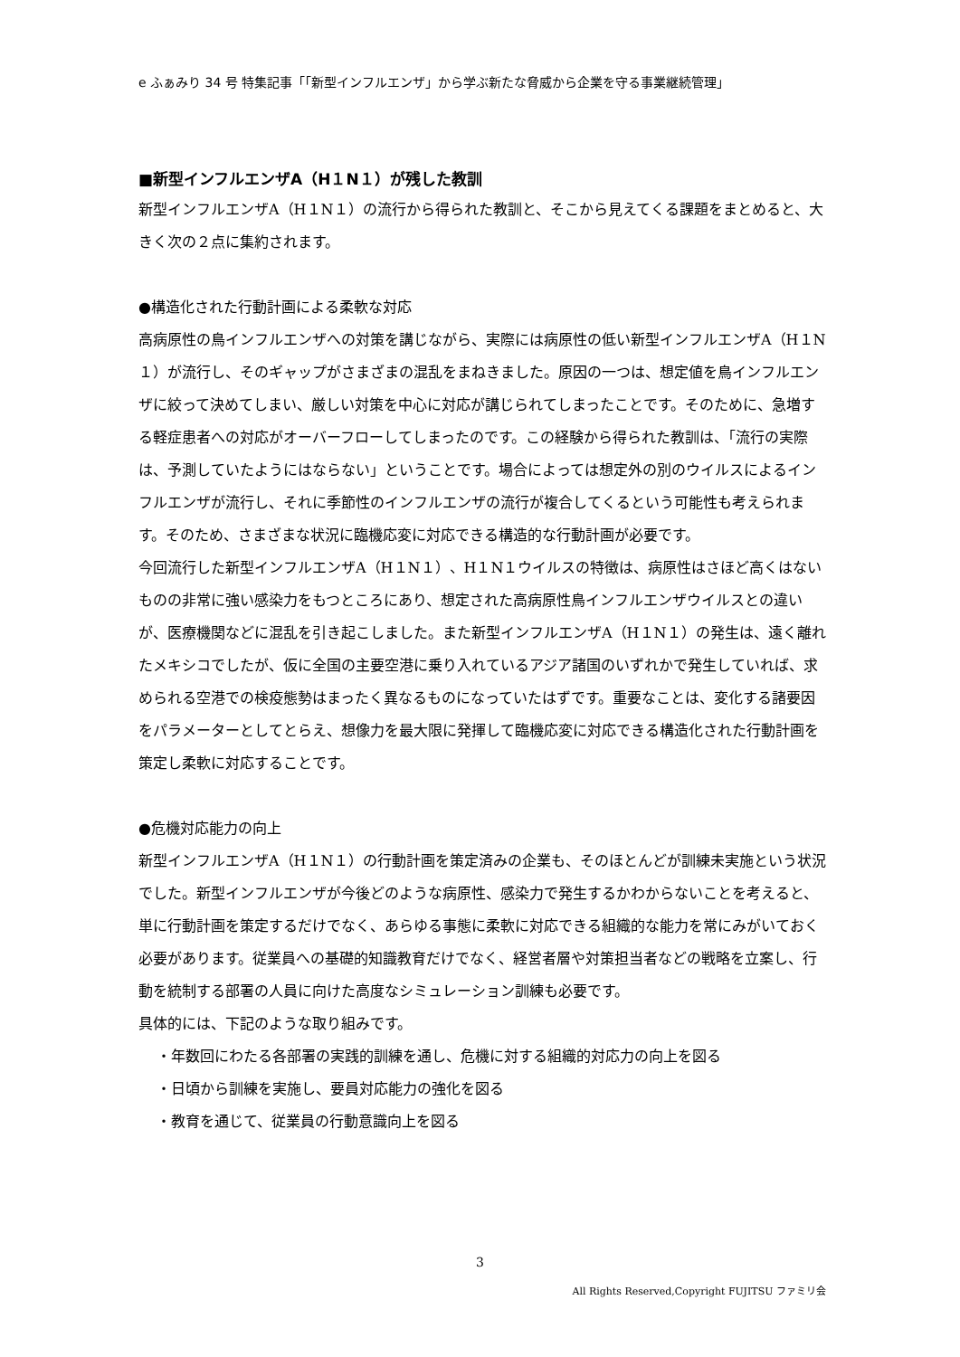e ふぁみり 34 号 特集記事「「新型インフルエンザ」から学ぶ新たな脅威から企業を守る事業継続管理」
■新型インフルエンザA（H１N１）が残した教訓
新型インフルエンザA（H１N１）の流行から得られた教訓と、そこから見えてくる課題をまとめると、大きく次の２点に集約されます。
●構造化された行動計画による柔軟な対応
高病原性の鳥インフルエンザへの対策を講じながら、実際には病原性の低い新型インフルエンザA（H１N１）が流行し、そのギャップがさまざまの混乱をまねきました。原因の一つは、想定値を鳥インフルエンザに絞って決めてしまい、厳しい対策を中心に対応が講じられてしまったことです。そのために、急増する軽症患者への対応がオーバーフローしてしまったのです。この経験から得られた教訓は、「流行の実際は、予測していたようにはならない」ということです。場合によっては想定外の別のウイルスによるインフルエンザが流行し、それに季節性のインフルエンザの流行が複合してくるという可能性も考えられます。そのため、さまざまな状況に臨機応変に対応できる構造的な行動計画が必要です。
今回流行した新型インフルエンザA（H１N１）、H１N１ウイルスの特徴は、病原性はさほど高くはないものの非常に強い感染力をもつところにあり、想定された高病原性鳥インフルエンザウイルスとの違いが、医療機関などに混乱を引き起こしました。また新型インフルエンザA（H１N１）の発生は、遠く離れたメキシコでしたが、仮に全国の主要空港に乗り入れているアジア諸国のいずれかで発生していれば、求められる空港での検疫態勢はまったく異なるものになっていたはずです。重要なことは、変化する諸要因をパラメーターとしてとらえ、想像力を最大限に発揮して臨機応変に対応できる構造化された行動計画を策定し柔軟に対応することです。
●危機対応能力の向上
新型インフルエンザA（H１N１）の行動計画を策定済みの企業も、そのほとんどが訓練未実施という状況でした。新型インフルエンザが今後どのような病原性、感染力で発生するかわからないことを考えると、単に行動計画を策定するだけでなく、あらゆる事態に柔軟に対応できる組織的な能力を常にみがいておく必要があります。従業員への基礎的知識教育だけでなく、経営者層や対策担当者などの戦略を立案し、行動を統制する部署の人員に向けた高度なシミュレーション訓練も必要です。
具体的には、下記のような取り組みです。
・年数回にわたる各部署の実践的訓練を通し、危機に対する組織的対応力の向上を図る
・日頃から訓練を実施し、要員対応能力の強化を図る
・教育を通じて、従業員の行動意識向上を図る
3
All Rights Reserved,Copyright FUJITSU ファミリ会